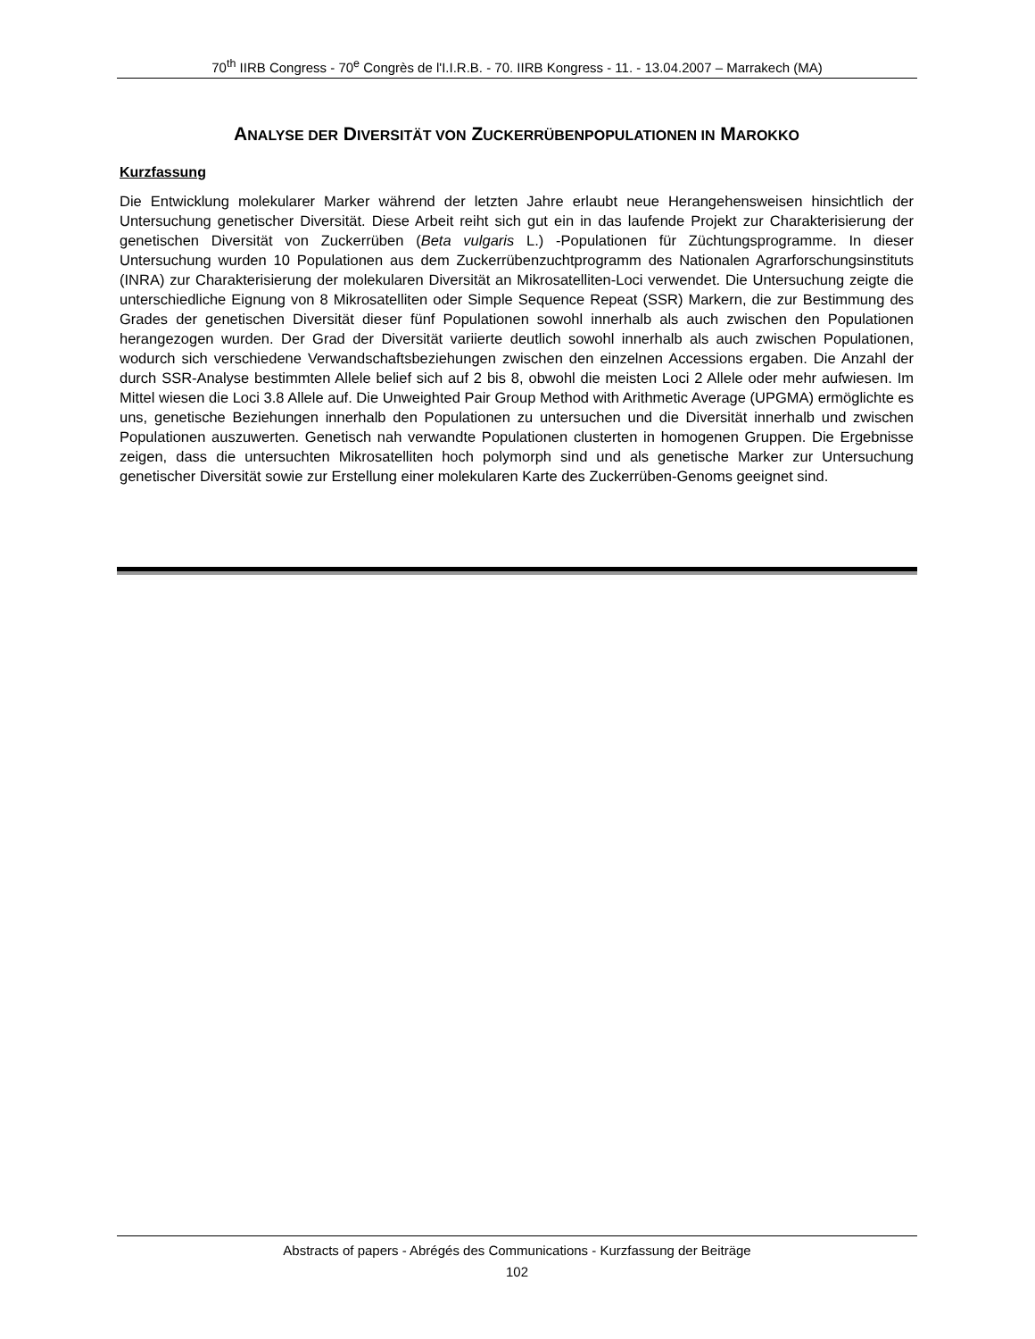70<sup>th</sup> IIRB Congress - 70<sup>e</sup> Congrès de l'I.I.R.B. - 70. IIRB Kongress - 11. - 13.04.2007 – Marrakech (MA)
ANALYSE DER DIVERSITÄT VON ZUCKERRÜBENPOPULATIONEN IN MAROKKO
Kurzfassung
Die Entwicklung molekularer Marker während der letzten Jahre erlaubt neue Herangehensweisen hinsichtlich der Untersuchung genetischer Diversität. Diese Arbeit reiht sich gut ein in das laufende Projekt zur Charakterisierung der genetischen Diversität von Zuckerrüben (Beta vulgaris L.) -Populationen für Züchtungsprogramme. In dieser Untersuchung wurden 10 Populationen aus dem Zuckerrübenzuchtprogramm des Nationalen Agrarforschungsinstituts (INRA) zur Charakterisierung der molekularen Diversität an Mikrosatelliten-Loci verwendet. Die Untersuchung zeigte die unterschiedliche Eignung von 8 Mikrosatelliten oder Simple Sequence Repeat (SSR) Markern, die zur Bestimmung des Grades der genetischen Diversität dieser fünf Populationen sowohl innerhalb als auch zwischen den Populationen herangezogen wurden. Der Grad der Diversität variierte deutlich sowohl innerhalb als auch zwischen Populationen, wodurch sich verschiedene Verwandschaftsbeziehungen zwischen den einzelnen Accessions ergaben. Die Anzahl der durch SSR-Analyse bestimmten Allele belief sich auf 2 bis 8, obwohl die meisten Loci 2 Allele oder mehr aufwiesen. Im Mittel wiesen die Loci 3.8 Allele auf. Die Unweighted Pair Group Method with Arithmetic Average (UPGMA) ermöglichte es uns, genetische Beziehungen innerhalb den Populationen zu untersuchen und die Diversität innerhalb und zwischen Populationen auszuwerten. Genetisch nah verwandte Populationen clusterten in homogenen Gruppen. Die Ergebnisse zeigen, dass die untersuchten Mikrosatelliten hoch polymorph sind und als genetische Marker zur Untersuchung genetischer Diversität sowie zur Erstellung einer molekularen Karte des Zuckerrüben-Genoms geeignet sind.
Abstracts of papers - Abrégés des Communications - Kurzfassung der Beiträge
102